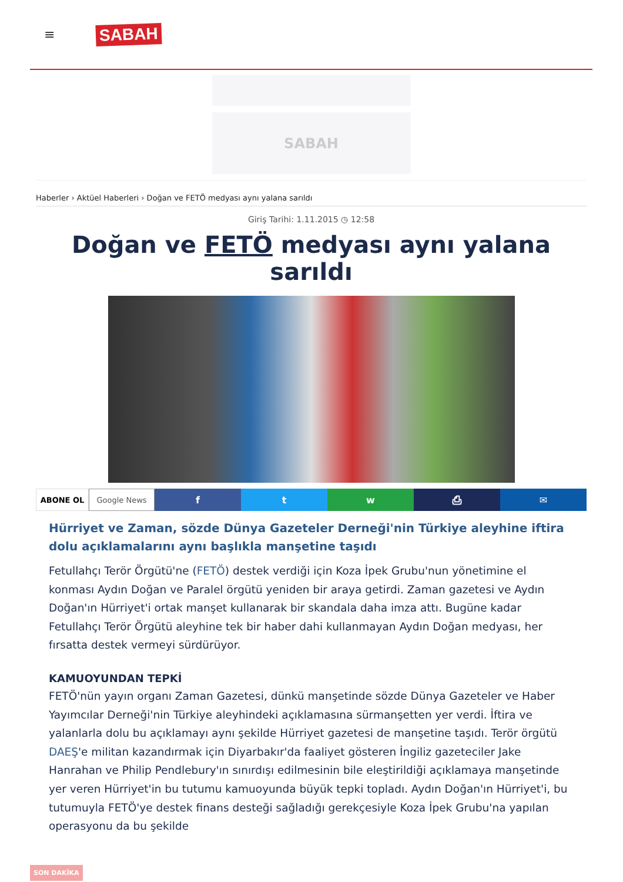≡ SABAH
SABAH
Haberler › Aktüel Haberleri › Doğan ve FETÖ medyası aynı yalana sarıldı
Giriş Tarihi: 1.11.2015 ◷ 12:58
Doğan ve FETÖ medyası aynı yalana sarıldı
ABONE OL Google News
f t w ⎙ ✉
Hürriyet ve Zaman, sözde Dünya Gazeteler Derneği'nin Türkiye aleyhine iftira dolu açıklamalarını aynı başlıkla manşetine taşıdı
Fetullahçı Terör Örgütü'ne (FETÖ) destek verdiği için Koza İpek Grubu'nun yönetimine el konması Aydın Doğan ve Paralel örgütü yeniden bir araya getirdi. Zaman gazetesi ve Aydın Doğan'ın Hürriyet'i ortak manşet kullanarak bir skandala daha imza attı. Bugüne kadar Fetullahçı Terör Örgütü aleyhine tek bir haber dahi kullanmayan Aydın Doğan medyası, her fırsatta destek vermeyi sürdürüyor.
KAMUOYUNDAN TEPKİ
FETÖ'nün yayın organı Zaman Gazetesi, dünkü manşetinde sözde Dünya Gazeteler ve Haber Yayımcılar Derneği'nin Türkiye aleyhindeki açıklamasına sürmanşetten yer verdi. İftira ve yalanlarla dolu bu açıklamayı aynı şekilde Hürriyet gazetesi de manşetine taşıdı. Terör örgütü DAEŞ'e militan kazandırmak için Diyarbakır'da faaliyet gösteren İngiliz gazeteciler Jake Hanrahan ve Philip Pendlebury'ın sınırdışı edilmesinin bile eleştirildiği açıklamaya manşetinde yer veren Hürriyet'in bu tutumu kamuoyunda büyük tepki topladı. Aydın Doğan'ın Hürriyet'i, bu tutumuyla FETÖ'ye destek finans desteği sağladığı gerekçesiyle Koza İpek Grubu'na yapılan operasyonu da bu şekilde
SON DAKİKA